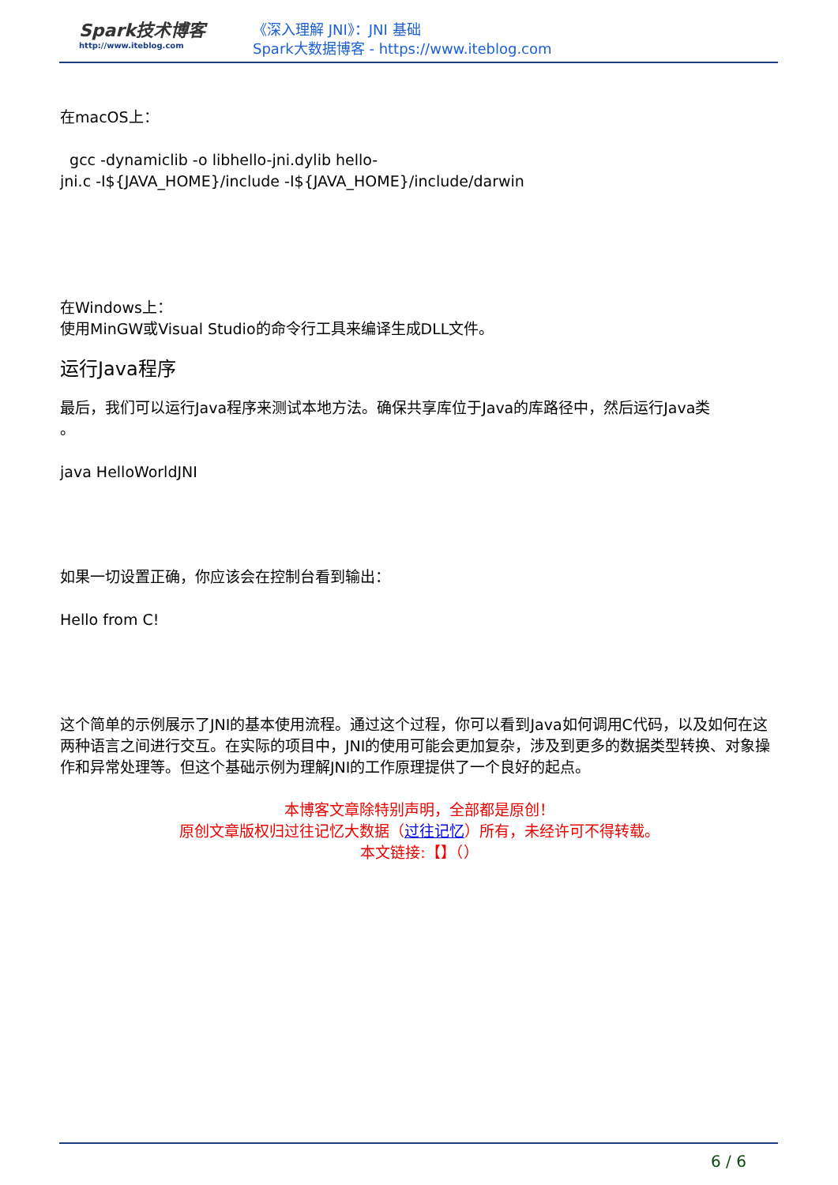Spark技术博客
http://www.iteblog.com
《深入理解 JNI》：JNI 基础
Spark大数据博客 - https://www.iteblog.com
在macOS上：
gcc -dynamiclib -o libhello-jni.dylib hello-
jni.c -I${JAVA_HOME}/include -I${JAVA_HOME}/include/darwin
在Windows上：
使用MinGW或Visual Studio的命令行工具来编译生成DLL文件。
运行Java程序
最后，我们可以运行Java程序来测试本地方法。确保共享库位于Java的库路径中，然后运行Java类
。
java HelloWorldJNI
如果一切设置正确，你应该会在控制台看到输出：
Hello from C!
这个简单的示例展示了JNI的基本使用流程。通过这个过程，你可以看到Java如何调用C代码，以及如何在这两种语言之间进行交互。在实际的项目中，JNI的使用可能会更加复杂，涉及到更多的数据类型转换、对象操作和异常处理等。但这个基础示例为理解JNI的工作原理提供了一个良好的起点。
本博客文章除特别声明，全部都是原创！
原创文章版权归过往记忆大数据（过往记忆）所有，未经许可不得转载。
本文链接:【】（）
6 / 6